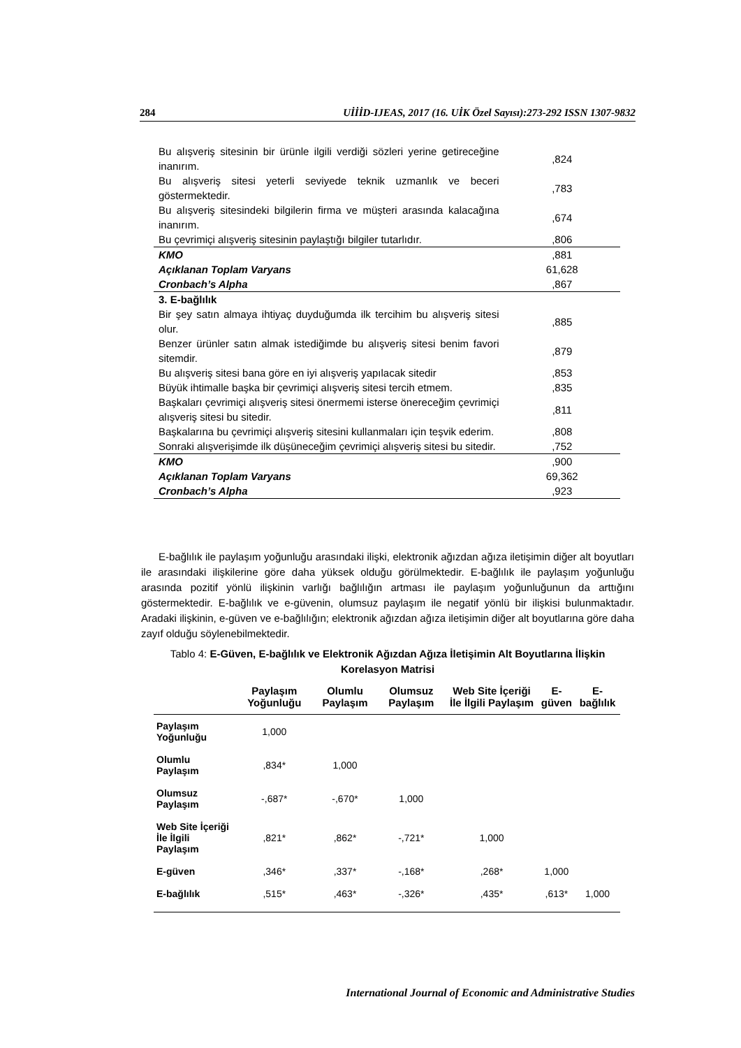284 UİİİD-IJEAS, 2017 (16. UİK Özel Sayısı):273-292 ISSN 1307-9832
| Bu alışveriş sitesinin bir ürünle ilgili verdiği sözleri yerine getireceğine inanırım. | ,824 |
| Bu alışveriş sitesi yeterli seviyede teknik uzmanlık ve beceri göstermektedir. | ,783 |
| Bu alışveriş sitesindeki bilgilerin firma ve müşteri arasında kalacağına inanırım. | ,674 |
| Bu çevrimiçi alışveriş sitesinin paylaştığı bilgiler tutarlıdır. | ,806 |
| KMO | ,881 |
| Açıklanan Toplam Varyans | 61,628 |
| Cronbach’s Alpha | ,867 |
| 3. E-bağlılık | |
| Bir şey satın almaya ihtiyaç duyduğumda ilk tercihim bu alışveriş sitesi olur. | ,885 |
| Benzer ürünler satın almak istediğimde bu alışveriş sitesi benim favori sitemdir. | ,879 |
| Bu alışveriş sitesi bana göre en iyi alışveriş yapılacak sitedir | ,853 |
| Büyük ihtimalle başka bir çevrimiçi alışveriş sitesi tercih etmem. | ,835 |
| Başkaları çevrimiçi alışveriş sitesi önermemi isterse önereceğim çevrimiçi alışveriş sitesi bu sitedir. | ,811 |
| Başkalarına bu çevrimiçi alışveriş sitesini kullanmaları için teşvik ederim. | ,808 |
| Sonraki alışverişimde ilk düşüneceğim çevrimiçi alışveriş sitesi bu sitedir. | ,752 |
| KMO | ,900 |
| Açıklanan Toplam Varyans | 69,362 |
| Cronbach’s Alpha | ,923 |
E-bağlılık ile paylaşım yoğunluğu arasındaki ilişki, elektronik ağızdan ağıza iletişimin diğer alt boyutları ile arasındaki ilişkilerine göre daha yüksek olduğu görülmektedir. E-bağlılık ile paylaşım yoğunluğu arasında pozitif yönlü ilişkinin varlığı bağlılığın artması ile paylaşım yoğunluğunun da arttığını göstermektedir. E-bağlılık ve e-güvenin, olumsuz paylaşım ile negatif yönlü bir ilişkisi bulunmaktadır. Aradaki ilişkinin, e-güven ve e-bağlılığın; elektronik ağızdan ağıza iletişimin diğer alt boyutlarına göre daha zayıf olduğu söylenebilmektedir.
Tablo 4: E-Güven, E-bağlılık ve Elektronik Ağızdan Ağıza İletişimin Alt Boyutlarına İlişkin Korelasyon Matrisi
| | Paylaşım Yoğunluğu | Olumlu Paylaşım | Olumsuz Paylaşım | Web Site İçeriği İle İlgili Paylaşım | E- güven | E-bağlılık |
| --- | --- | --- | --- | --- | --- | --- |
| Paylaşım Yoğunluğu | 1,000 | | | | | |
| Olumlu Paylaşım | ,834* | 1,000 | | | | |
| Olumsuz Paylaşım | -,687* | -,670* | 1,000 | | | |
| Web Site İçeriği İle İlgili Paylaşım | ,821* | ,862* | -,721* | 1,000 | | |
| E-güven | ,346* | ,337* | -,168* | ,268* | 1,000 | |
| E-bağlılık | ,515* | ,463* | -,326* | ,435* | ,613* | 1,000 |
International Journal of Economic and Administrative Studies